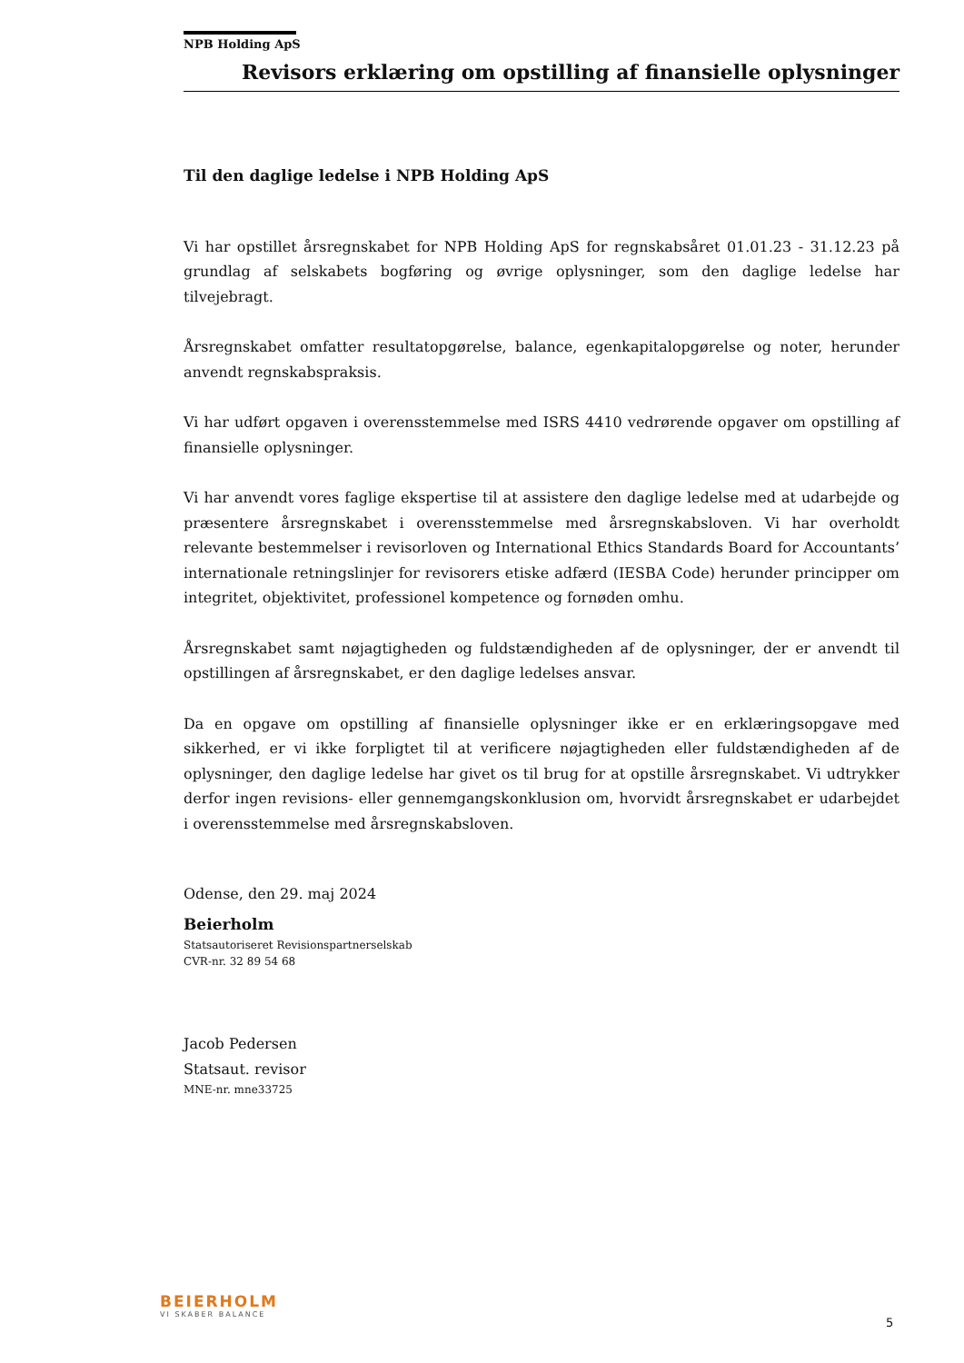NPB Holding ApS
Revisors erklæring om opstilling af finansielle oplysninger
Til den daglige ledelse i NPB Holding ApS
Vi har opstillet årsregnskabet for NPB Holding ApS for regnskabsåret 01.01.23 - 31.12.23 på grundlag af selskabets bogføring og øvrige oplysninger, som den daglige ledelse har tilvejebragt.
Årsregnskabet omfatter resultatopgørelse, balance, egenkapitalopgørelse og noter, herunder anvendt regnskabspraksis.
Vi har udført opgaven i overensstemmelse med ISRS 4410 vedrørende opgaver om opstilling af finansielle oplysninger.
Vi har anvendt vores faglige ekspertise til at assistere den daglige ledelse med at udarbejde og præsentere årsregnskabet i overensstemmelse med årsregnskabsloven. Vi har overholdt relevante bestemmelser i revisorloven og International Ethics Standards Board for Accountants’ internationale retningslinjer for revisorers etiske adfærd (IESBA Code) herunder principper om integritet, objektivitet, professionel kompetence og fornøden omhu.
Årsregnskabet samt nøjagtigheden og fuldstændigheden af de oplysninger, der er anvendt til opstillingen af årsregnskabet, er den daglige ledelses ansvar.
Da en opgave om opstilling af finansielle oplysninger ikke er en erklæringsopgave med sikkerhed, er vi ikke forpligtet til at verificere nøjagtigheden eller fuldstændigheden af de oplysninger, den daglige ledelse har givet os til brug for at opstille årsregnskabet. Vi udtrykker derfor ingen revisions- eller gennemgangskonklusion om, hvorvidt årsregnskabet er udarbejdet i overensstemmelse med årsregnskabsloven.
Odense, den 29. maj 2024
Beierholm
Statsautoriseret Revisionspartnerselskab
CVR-nr. 32 89 54 68
Jacob Pedersen
Statsaut. revisor
MNE-nr. mne33725
BEIERHOLM
VI SKABER BALANCE
5